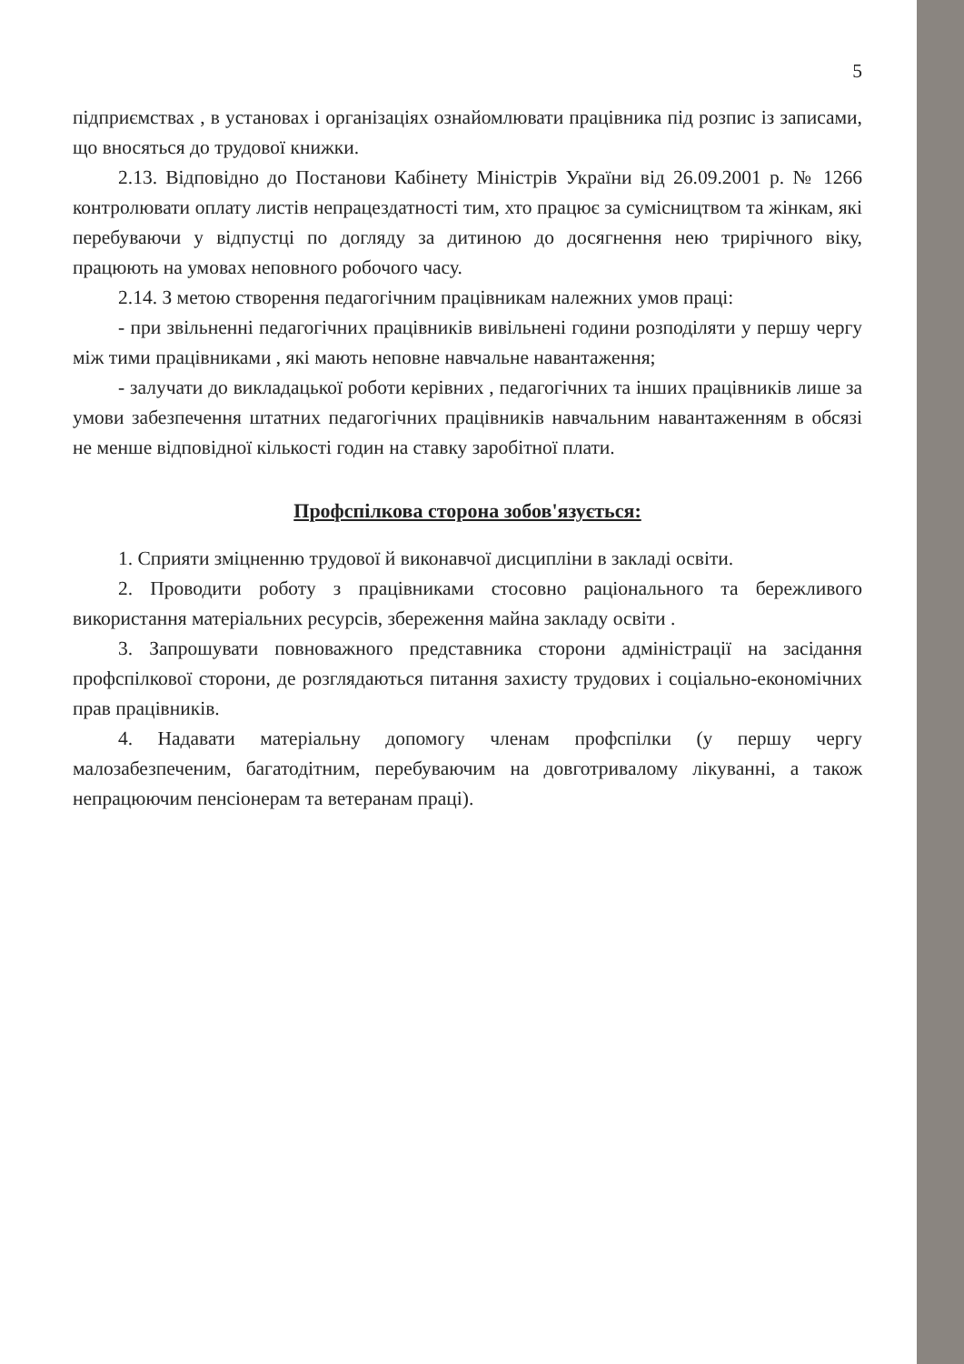5
підприємствах , в установах і організаціях ознайомлювати працівника під розпис із записами, що вносяться до трудової книжки.
2.13. Відповідно до Постанови Кабінету Міністрів України від 26.09.2001 р. № 1266 контролювати оплату листів непрацездатності тим, хто працює за сумісництвом та жінкам, які перебуваючи у відпустці по догляду за дитиною до досягнення нею трирічного віку, працюють на умовах неповного робочого часу.
2.14. З метою створення педагогічним працівникам належних умов праці:
- при звільненні педагогічних працівників вивільнені години розподіляти у першу чергу між тими працівниками , які мають неповне навчальне навантаження;
- залучати до викладацької роботи керівних , педагогічних та інших працівників лише за умови забезпечення штатних педагогічних працівників навчальним навантаженням в обсязі не менше відповідної кількості годин на ставку заробітної плати.
Профспілкова сторона зобов'язується:
1. Сприяти зміцненню трудової й виконавчої дисципліни в закладі освіти.
2. Проводити роботу з працівниками стосовно раціонального та бережливого використання матеріальних ресурсів, збереження майна закладу освіти .
3. Запрошувати повноважного представника сторони адміністрації на засідання профспілкової сторони, де розглядаються питання захисту трудових і соціально-економічних прав працівників.
4. Надавати матеріальну допомогу членам профспілки (у першу чергу малозабезпеченим, багатодітним, перебуваючим на довготривалому лікуванні, а також непрацюючим пенсіонерам та ветеранам праці).